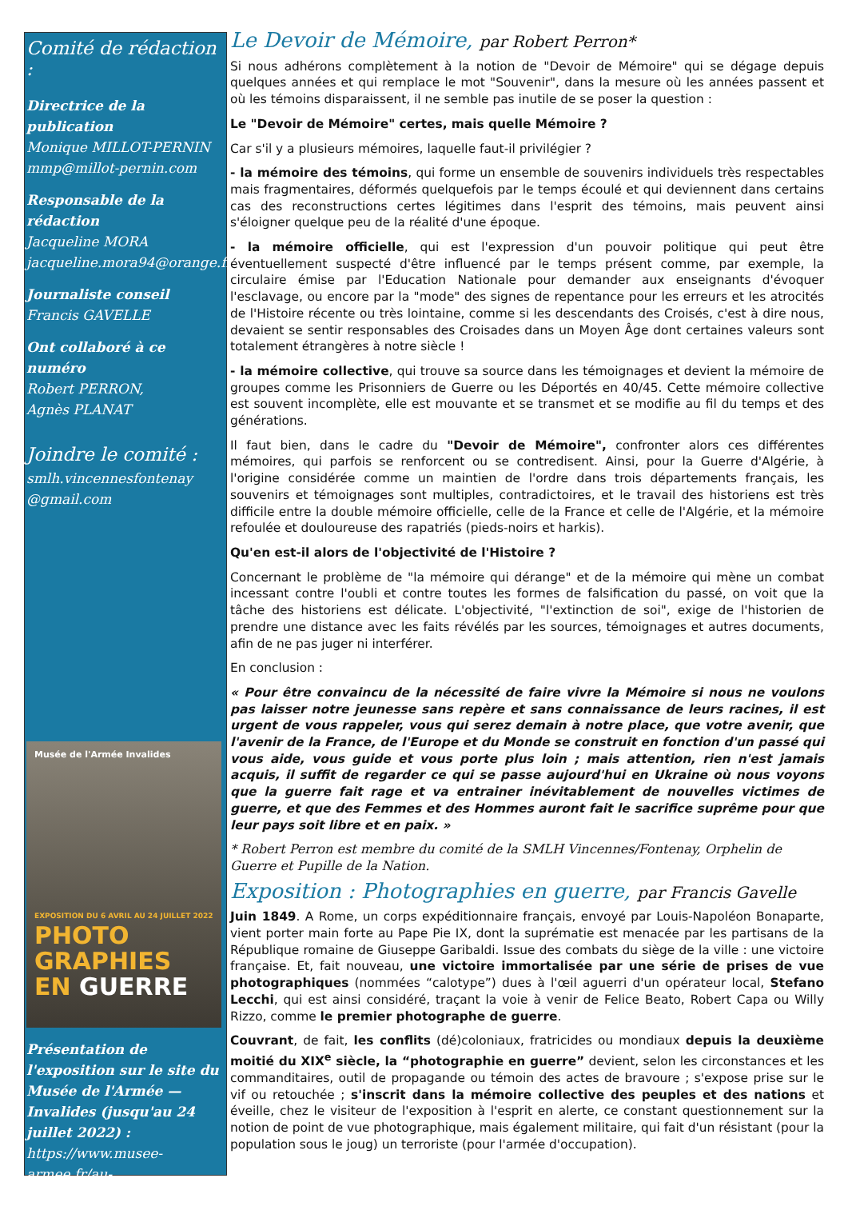Comité de rédaction :
Directrice de la publication
Monique MILLOT-PERNIN
mmp@millot-pernin.com
Responsable de la rédaction
Jacqueline MORA
jacqueline.mora94@orange.fr
Journaliste conseil
Francis GAVELLE
Ont collaboré à ce numéro
Robert PERRON,
Agnès PLANAT
Joindre le comité :
smlh.vincennesfontenay
@gmail.com
Musée de l'Armée Invalides
EXPOSITION DU 6 AVRIL AU 24 JUILLET 2022
PHOTO GRAPHIES EN GUERRE
Présentation de l'exposition sur le site du Musée de l'Armée — Invalides (jusqu'au 24 juillet 2022) :
https://www.musee-armee.fr/au-programme/expositions/detail/photographies-en-guerre.html
Le Devoir de Mémoire, par Robert Perron*
Si nous adhérons complètement à la notion de "Devoir de Mémoire" qui se dégage depuis quelques années et qui remplace le mot "Souvenir", dans la mesure où les années passent et où les témoins disparaissent, il ne semble pas inutile de se poser la question :
Le "Devoir de Mémoire" certes, mais quelle Mémoire ?
Car s'il y a plusieurs mémoires, laquelle faut-il privilégier ?
- la mémoire des témoins, qui forme un ensemble de souvenirs individuels très respectables mais fragmentaires, déformés quelquefois par le temps écoulé et qui deviennent dans certains cas des reconstructions certes légitimes dans l'esprit des témoins, mais peuvent ainsi s'éloigner quelque peu de la réalité d'une époque.
- la mémoire officielle, qui est l'expression d'un pouvoir politique qui peut être éventuellement suspecté d'être influencé par le temps présent comme, par exemple, la circulaire émise par l'Education Nationale pour demander aux enseignants d'évoquer l'esclavage, ou encore par la "mode" des signes de repentance pour les erreurs et les atrocités de l'Histoire récente ou très lointaine, comme si les descendants des Croisés, c'est à dire nous, devaient se sentir responsables des Croisades dans un Moyen Âge dont certaines valeurs sont totalement étrangères à notre siècle !
- la mémoire collective, qui trouve sa source dans les témoignages et devient la mémoire de groupes comme les Prisonniers de Guerre ou les Déportés en 40/45. Cette mémoire collective est souvent incomplète, elle est mouvante et se transmet et se modifie au fil du temps et des générations.
Il faut bien, dans le cadre du "Devoir de Mémoire", confronter alors ces différentes mémoires, qui parfois se renforcent ou se contredisent. Ainsi, pour la Guerre d'Algérie, à l'origine considérée comme un maintien de l'ordre dans trois départements français, les souvenirs et témoignages sont multiples, contradictoires, et le travail des historiens est très difficile entre la double mémoire officielle, celle de la France et celle de l'Algérie, et la mémoire refoulée et douloureuse des rapatriés (pieds-noirs et harkis).
Qu'en est-il alors de l'objectivité de l'Histoire ?
Concernant le problème de "la mémoire qui dérange" et de la mémoire qui mène un combat incessant contre l'oubli et contre toutes les formes de falsification du passé, on voit que la tâche des historiens est délicate. L'objectivité, "l'extinction de soi", exige de l'historien de prendre une distance avec les faits révélés par les sources, témoignages et autres documents, afin de ne pas juger ni interférer.
En conclusion :
« Pour être convaincu de la nécessité de faire vivre la Mémoire si nous ne voulons pas laisser notre jeunesse sans repère et sans connaissance de leurs racines, il est urgent de vous rappeler, vous qui serez demain à notre place, que votre avenir, que l'avenir de la France, de l'Europe et du Monde se construit en fonction d'un passé qui vous aide, vous guide et vous porte plus loin ; mais attention, rien n'est jamais acquis, il suffit de regarder ce qui se passe aujourd'hui en Ukraine où nous voyons que la guerre fait rage et va entrainer inévitablement de nouvelles victimes de guerre, et que des Femmes et des Hommes auront fait le sacrifice suprême pour que leur pays soit libre et en paix. »
* Robert Perron est membre du comité de la SMLH Vincennes/Fontenay, Orphelin de Guerre et Pupille de la Nation.
Exposition : Photographies en guerre, par Francis Gavelle
Juin 1849. A Rome, un corps expéditionnaire français, envoyé par Louis-Napoléon Bonaparte, vient porter main forte au Pape Pie IX, dont la suprématie est menacée par les partisans de la République romaine de Giuseppe Garibaldi. Issue des combats du siège de la ville : une victoire française. Et, fait nouveau, une victoire immortalisée par une série de prises de vue photographiques (nommées “calotype”) dues à l'œil aguerri d'un opérateur local, Stefano Lecchi, qui est ainsi considéré, traçant la voie à venir de Felice Beato, Robert Capa ou Willy Rizzo, comme le premier photographe de guerre.
Couvrant, de fait, les conflits (dé)coloniaux, fratricides ou mondiaux depuis la deuxième moitié du XIX<sup>e</sup> siècle, la “photographie en guerre” devient, selon les circonstances et les commanditaires, outil de propagande ou témoin des actes de bravoure ; s'expose prise sur le vif ou retouchée ; s'inscrit dans la mémoire collective des peuples et des nations et éveille, chez le visiteur de l'exposition à l'esprit en alerte, ce constant questionnement sur la notion de point de vue photographique, mais également militaire, qui fait d'un résistant (pour la population sous le joug) un terroriste (pour l'armée d'occupation).